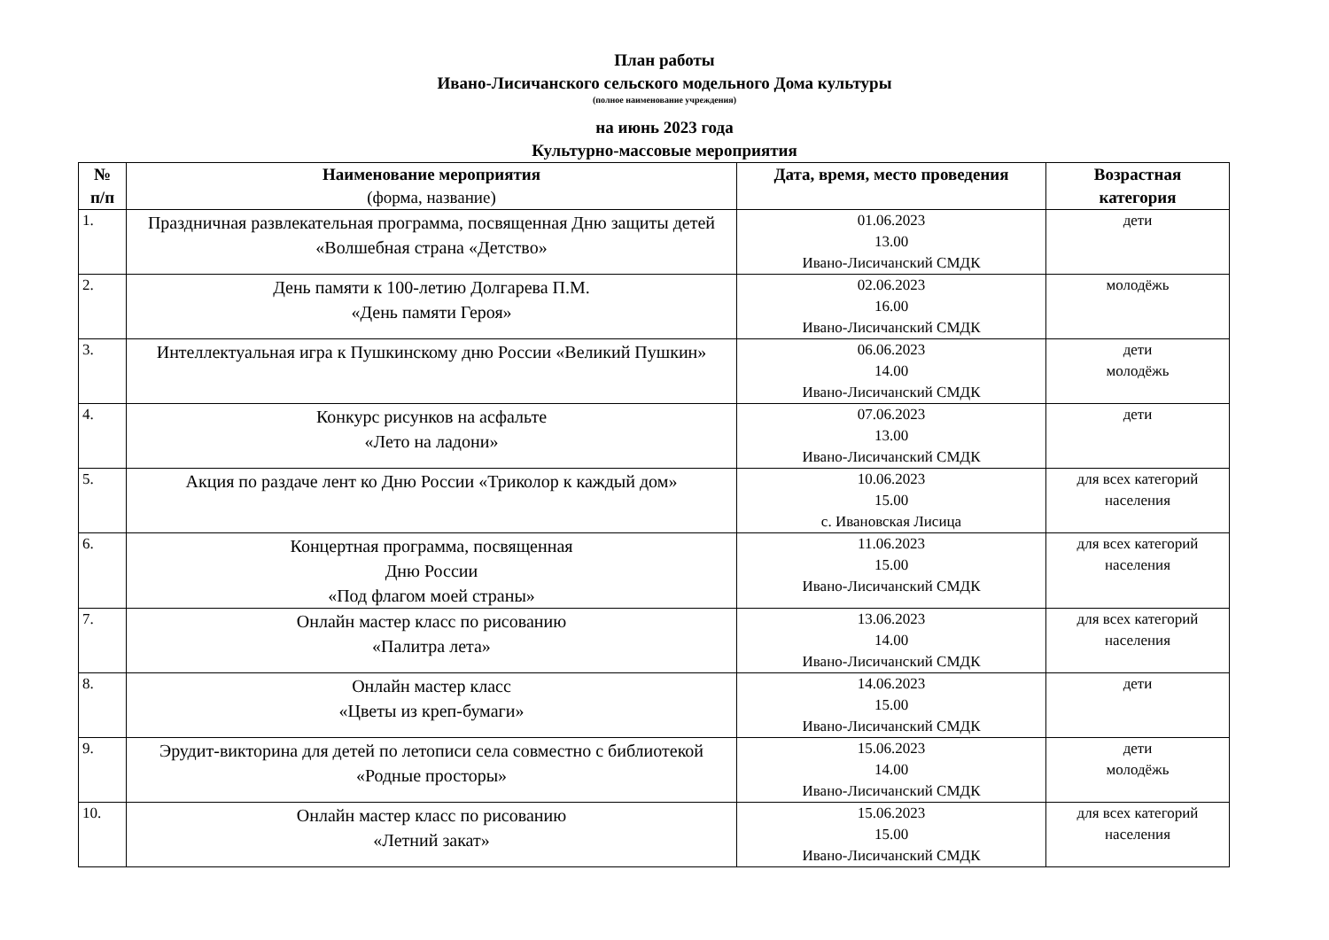План работы
Ивано-Лисичанского сельского модельного Дома культуры
(полное наименование учреждения)
на июнь 2023 года
Культурно-массовые мероприятия
| № п/п | Наименование мероприятия (форма, название) | Дата, время, место проведения | Возрастная категория |
| --- | --- | --- | --- |
| 1. | Праздничная развлекательная программа, посвященная Дню защиты детей «Волшебная страна «Детство» | 01.06.2023 13.00 Ивано-Лисичанский СМДК | дети |
| 2. | День памяти к 100-летию Долгарева П.М. «День памяти Героя» | 02.06.2023 16.00 Ивано-Лисичанский СМДК | молодёжь |
| 3. | Интеллектуальная игра к Пушкинскому дню России «Великий Пушкин» | 06.06.2023 14.00 Ивано-Лисичанский СМДК | дети молодёжь |
| 4. | Конкурс рисунков на асфальте «Лето на ладони» | 07.06.2023 13.00 Ивано-Лисичанский СМДК | дети |
| 5. | Акция по раздаче лент ко Дню России «Триколор к каждый дом» | 10.06.2023 15.00 с. Ивановская Лисица | для всех категорий населения |
| 6. | Концертная программа, посвященная Дню России «Под флагом моей страны» | 11.06.2023 15.00 Ивано-Лисичанский СМДК | для всех категорий населения |
| 7. | Онлайн мастер класс по рисованию «Палитра лета» | 13.06.2023 14.00 Ивано-Лисичанский СМДК | для всех категорий населения |
| 8. | Онлайн мастер класс «Цветы из креп-бумаги» | 14.06.2023 15.00 Ивано-Лисичанский СМДК | дети |
| 9. | Эрудит-викторина для детей по летописи села совместно с библиотекой «Родные просторы» | 15.06.2023 14.00 Ивано-Лисичанский СМДК | дети молодёжь |
| 10. | Онлайн мастер класс по рисованию «Летний закат» | 15.06.2023 15.00 Ивано-Лисичанский СМДК | для всех категорий населения |